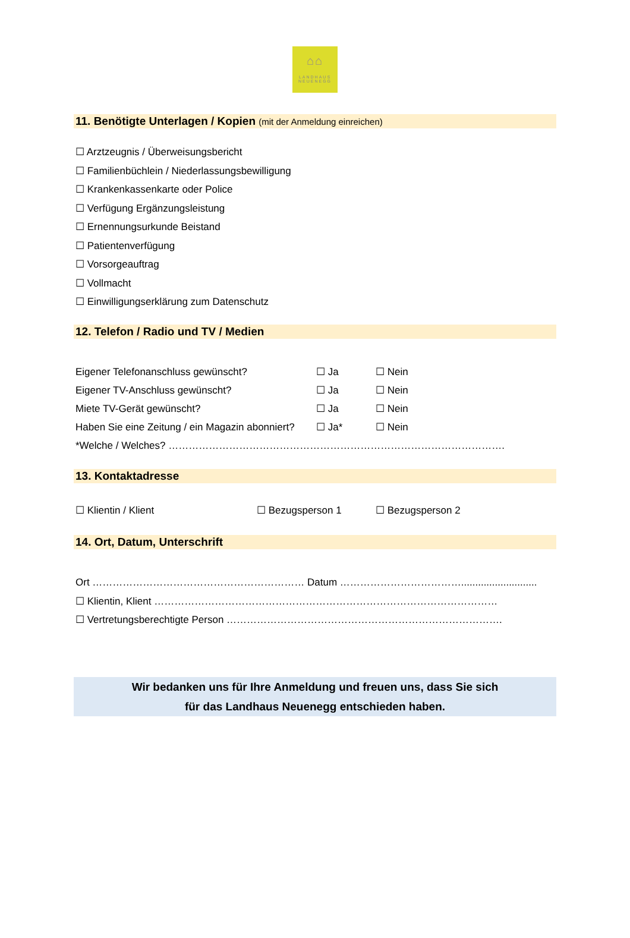⌂⌂
LANDHAUS
NEUENEGG
11. Benötigte Unterlagen / Kopien (mit der Anmeldung einreichen)
☐ Arztzeugnis / Überweisungsbericht
☐ Familienbüchlein / Niederlassungsbewilligung
☐ Krankenkassenkarte oder Police
☐ Verfügung Ergänzungsleistung
☐ Ernennungsurkunde Beistand
☐ Patientenverfügung
☐ Vorsorgeauftrag
☐ Vollmacht
☐ Einwilligungserklärung zum Datenschutz
12. Telefon / Radio und TV / Medien
Eigener Telefonanschluss gewünscht? ☐ Ja ☐ Nein
Eigener TV-Anschluss gewünscht? ☐ Ja ☐ Nein
Miete TV-Gerät gewünscht? ☐ Ja ☐ Nein
Haben Sie eine Zeitung / ein Magazin abonniert?
☐ Ja* ☐ Nein
*Welche / Welches? ……………………………………………………………………………………….
13. Kontaktadresse
☐ Klientin / Klient ☐ Bezugsperson 1 ☐ Bezugsperson 2
14. Ort, Datum, Unterschrift
Ort ……………………………………………………… Datum ………………………………...........................
☐ Klientin, Klient …………………………………………………………………………………………
☐ Vertretungsberechtigte Person ……………………………………………………………………….
Wir bedanken uns für Ihre Anmeldung und freuen uns, dass Sie sich
für das Landhaus Neuenegg entschieden haben.